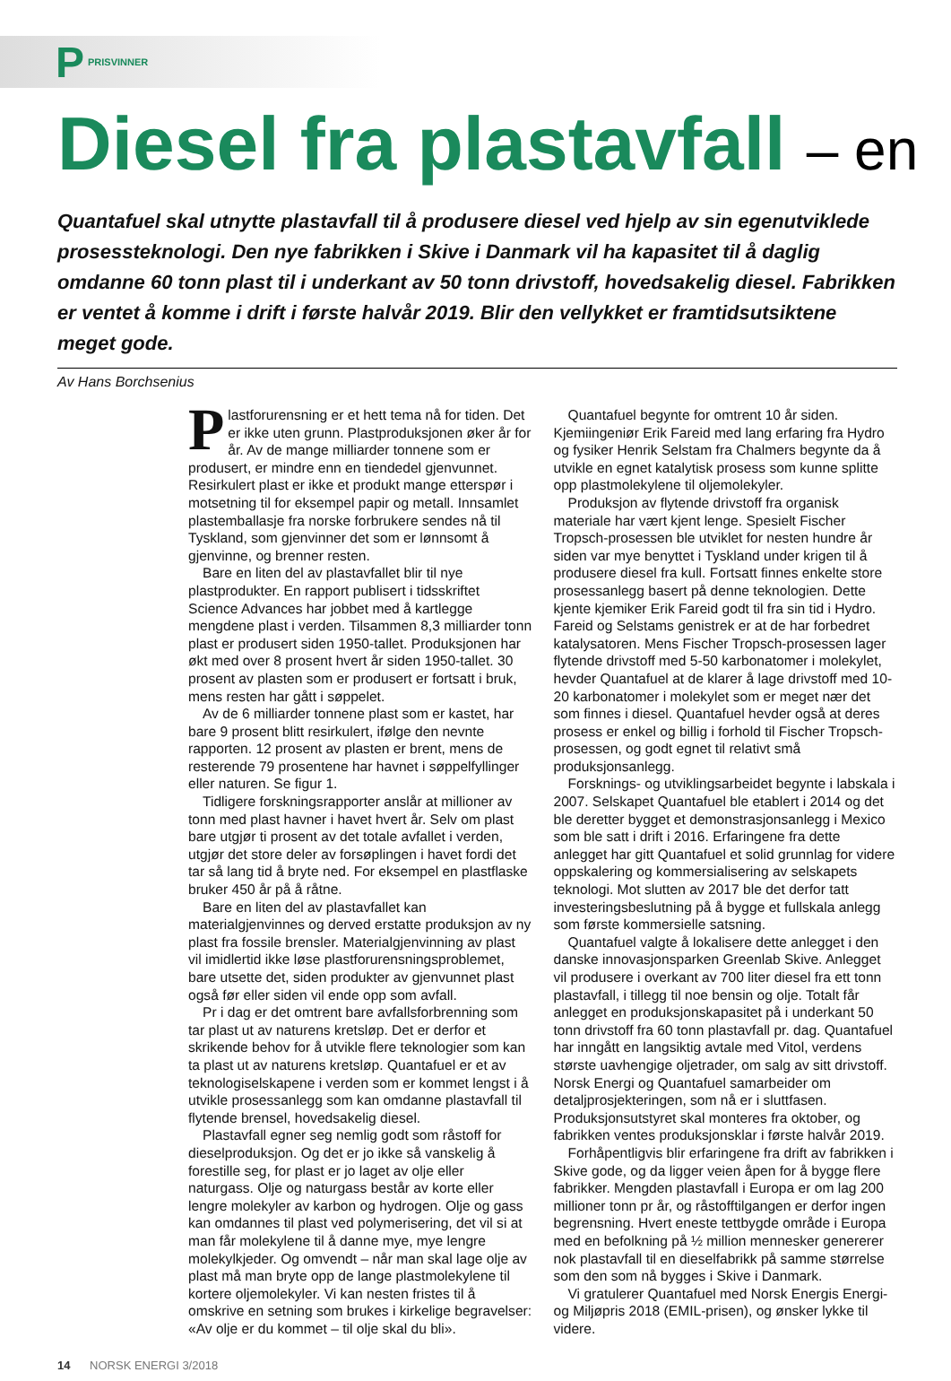P PRISVINNER
Diesel fra plastavfall – en
Quantafuel skal utnytte plastavfall til å produsere diesel ved hjelp av sin egenutviklede prosessteknologi. Den nye fabrikken i Skive i Danmark vil ha kapasitet til å daglig omdanne 60 tonn plast til i underkant av 50 tonn drivstoff, hovedsakelig diesel. Fabrikken er ventet å komme i drift i første halvår 2019. Blir den vellykket er framtidsutsiktene meget gode.
Av Hans Borchsenius
Plastforurensning er et hett tema nå for tiden. Det er ikke uten grunn. Plastproduksjonen øker år for år. Av de mange milliarder tonnene som er produsert, er mindre enn en tiendedel gjenvunnet. Resirkulert plast er ikke et produkt mange etterspør i motsetning til for eksempel papir og metall. Innsamlet plastemballasje fra norske forbrukere sendes nå til Tyskland, som gjenvinner det som er lønnsomt å gjenvinne, og brenner resten.
Bare en liten del av plastavfallet blir til nye plastprodukter. En rapport publisert i tidsskriftet Science Advances har jobbet med å kartlegge mengdene plast i verden. Tilsammen 8,3 milliarder tonn plast er produsert siden 1950-tallet. Produksjonen har økt med over 8 prosent hvert år siden 1950-tallet. 30 prosent av plasten som er produsert er fortsatt i bruk, mens resten har gått i søppelet.
Av de 6 milliarder tonnene plast som er kastet, har bare 9 prosent blitt resirkulert, ifølge den nevnte rapporten. 12 prosent av plasten er brent, mens de resterende 79 prosentene har havnet i søppelfyllinger eller naturen. Se figur 1.
Tidligere forskningsrapporter anslår at millioner av tonn med plast havner i havet hvert år. Selv om plast bare utgjør ti prosent av det totale avfallet i verden, utgjør det store deler av forsøplingen i havet fordi det tar så lang tid å bryte ned. For eksempel en plastflaske bruker 450 år på å råtne.
Bare en liten del av plastavfallet kan materialgjenvinnes og derved erstatte produksjon av ny plast fra fossile brensler. Materialgjenvinning av plast vil imidlertid ikke løse plastforurensningsproblemet, bare utsette det, siden produkter av gjenvunnet plast også før eller siden vil ende opp som avfall.
Pr i dag er det omtrent bare avfallsforbrenning som tar plast ut av naturens kretsløp. Det er derfor et skrikende behov for å utvikle flere teknologier som kan ta plast ut av naturens kretsløp. Quantafuel er et av teknologiselskapene i verden som er kommet lengst i å utvikle prosessanlegg som kan omdanne plastavfall til flytende brensel, hovedsakelig diesel.
Plastavfall egner seg nemlig godt som råstoff for dieselproduksjon. Og det er jo ikke så vanskelig å forestille seg, for plast er jo laget av olje eller naturgass. Olje og naturgass består av korte eller lengre molekyler av karbon og hydrogen. Olje og gass kan omdannes til plast ved polymerisering, det vil si at man får molekylene til å danne mye, mye lengre molekylkjeder. Og omvendt – når man skal lage olje av plast må man bryte opp de lange plastmolekylene til kortere oljemolekyler. Vi kan nesten fristes til å omskrive en setning som brukes i kirkelige begravelser: «Av olje er du kommet – til olje skal du bli».
Quantafuel begynte for omtrent 10 år siden. Kjemiingeniør Erik Fareid med lang erfaring fra Hydro og fysiker Henrik Selstam fra Chalmers begynte da å utvikle en egnet katalytisk prosess som kunne splitte opp plastmolekylene til oljemolekyler.
Produksjon av flytende drivstoff fra organisk materiale har vært kjent lenge. Spesielt Fischer Tropsch-prosessen ble utviklet for nesten hundre år siden var mye benyttet i Tyskland under krigen til å produsere diesel fra kull. Fortsatt finnes enkelte store prosessanlegg basert på denne teknologien. Dette kjente kjemiker Erik Fareid godt til fra sin tid i Hydro. Fareid og Selstams genistrek er at de har forbedret katalysatoren. Mens Fischer Tropsch-prosessen lager flytende drivstoff med 5-50 karbonatomer i molekylet, hevder Quantafuel at de klarer å lage drivstoff med 10-20 karbonatomer i molekylet som er meget nær det som finnes i diesel. Quantafuel hevder også at deres prosess er enkel og billig i forhold til Fischer Tropsch-prosessen, og godt egnet til relativt små produksjonsanlegg.
Forsknings- og utviklingsarbeidet begynte i labskala i 2007. Selskapet Quantafuel ble etablert i 2014 og det ble deretter bygget et demonstrasjonsanlegg i Mexico som ble satt i drift i 2016. Erfaringene fra dette anlegget har gitt Quantafuel et solid grunnlag for videre oppskalering og kommersialisering av selskapets teknologi. Mot slutten av 2017 ble det derfor tatt investeringsbeslutning på å bygge et fullskala anlegg som første kommersielle satsning.
Quantafuel valgte å lokalisere dette anlegget i den danske innovasjonsparken Greenlab Skive. Anlegget vil produsere i overkant av 700 liter diesel fra ett tonn plastavfall, i tillegg til noe bensin og olje. Totalt får anlegget en produksjonskapasitet på i underkant 50 tonn drivstoff fra 60 tonn plastavfall pr. dag. Quantafuel har inngått en langsiktig avtale med Vitol, verdens største uavhengige oljetrader, om salg av sitt drivstoff. Norsk Energi og Quantafuel samarbeider om detaljprosjekteringen, som nå er i sluttfasen. Produksjonsutstyret skal monteres fra oktober, og fabrikken ventes produksjonsklar i første halvår 2019.
Forhåpentligvis blir erfaringene fra drift av fabrikken i Skive gode, og da ligger veien åpen for å bygge flere fabrikker. Mengden plastavfall i Europa er om lag 200 millioner tonn pr år, og råstofftilgangen er derfor ingen begrensning. Hvert eneste tettbygde område i Europa med en befolkning på ½ million mennesker genererer nok plastavfall til en dieselfabrikk på samme størrelse som den som nå bygges i Skive i Danmark.
Vi gratulerer Quantafuel med Norsk Energis Energi- og Miljøpris 2018 (EMIL-prisen), og ønsker lykke til videre.
14 NORSK ENERGI 3/2018